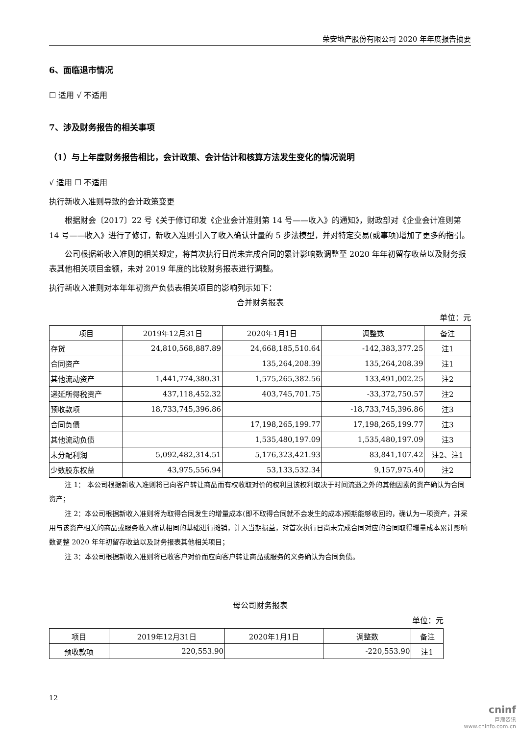荣安地产股份有限公司 2020 年年度报告摘要
6、面临退市情况
☐ 适用 √ 不适用
7、涉及财务报告的相关事项
（1）与上年度财务报告相比，会计政策、会计估计和核算方法发生变化的情况说明
√ 适用 ☐ 不适用
执行新收入准则导致的会计政策变更
根据财会〔2017〕22 号《关于修订印发《企业会计准则第 14 号——收入》的通知》，财政部对《企业会计准则第 14 号——收入》进行了修订，新收入准则引入了收入确认计量的 5 步法模型，并对特定交易(或事项)增加了更多的指引。
公司根据新收入准则的相关规定，将首次执行日尚未完成合同的累计影响数调整至 2020 年年初留存收益以及财务报表其他相关项目金额，未对 2019 年度的比较财务报表进行调整。
执行新收入准则对本年年初资产负债表相关项目的影响列示如下：
合并财务报表
单位：元
| 项目 | 2019年12月31日 | 2020年1月1日 | 调整数 | 备注 |
| --- | --- | --- | --- | --- |
| 存货 | 24,810,568,887.89 | 24,668,185,510.64 | -142,383,377.25 | 注1 |
| 合同资产 | | 135,264,208.39 | 135,264,208.39 | 注1 |
| 其他流动资产 | 1,441,774,380.31 | 1,575,265,382.56 | 133,491,002.25 | 注2 |
| 递延所得税资产 | 437,118,452.32 | 403,745,701.75 | -33,372,750.57 | 注2 |
| 预收款项 | 18,733,745,396.86 | | -18,733,745,396.86 | 注3 |
| 合同负债 | | 17,198,265,199.77 | 17,198,265,199.77 | 注3 |
| 其他流动负债 | | 1,535,480,197.09 | 1,535,480,197.09 | 注3 |
| 未分配利润 | 5,092,482,314.51 | 5,176,323,421.93 | 83,841,107.42 | 注2、注1 |
| 少数股东权益 | 43,975,556.94 | 53,133,532.34 | 9,157,975.40 | 注2 |
注 1： 本公司根据新收入准则将已向客户转让商品而有权收取对价的权利且该权利取决于时间流逝之外的其他因素的资产确认为合同资产；
注 2：本公司根据新收入准则将为取得合同发生的增量成本(即不取得合同就不会发生的成本)预期能够收回的，确认为一项资产，并采用与该资产相关的商品或服务收入确认相同的基础进行摊销，计入当期损益，对首次执行日尚未完成合同对应的合同取得增量成本累计影响数调整 2020 年年初留存收益以及财务报表其他相关项目；
注 3：本公司根据新收入准则将已收客户对价而应向客户转让商品或服务的义务确认为合同负债。
母公司财务报表
单位：元
| 项目 | 2019年12月31日 | 2020年1月1日 | 调整数 | 备注 |
| --- | --- | --- | --- | --- |
| 预收款项 | 220,553.90 | | -220,553.90 | 注1 |
12
cninf
巨潮资讯
www.cninfo.com.cn